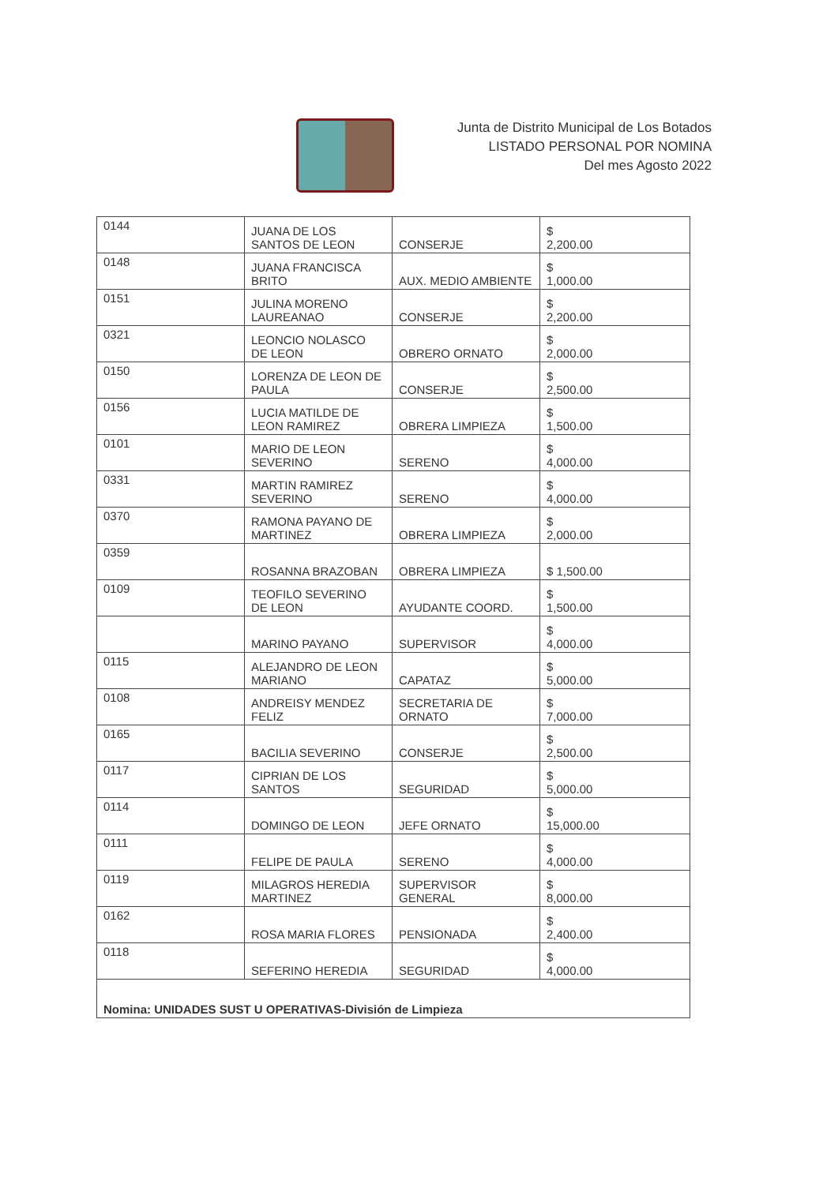Junta de Distrito Municipal de Los Botados
LISTADO PERSONAL POR NOMINA
Del mes Agosto 2022
| 0144 | JUANA DE LOS SANTOS DE LEON | CONSERJE | $ 2,200.00 |
| 0148 | JUANA FRANCISCA BRITO | AUX. MEDIO AMBIENTE | $ 1,000.00 |
| 0151 | JULINA MORENO LAUREANAO | CONSERJE | $ 2,200.00 |
| 0321 | LEONCIO NOLASCO DE LEON | OBRERO ORNATO | $ 2,000.00 |
| 0150 | LORENZA DE LEON DE PAULA | CONSERJE | $ 2,500.00 |
| 0156 | LUCIA MATILDE DE LEON RAMIREZ | OBRERA LIMPIEZA | $ 1,500.00 |
| 0101 | MARIO DE LEON SEVERINO | SERENO | $ 4,000.00 |
| 0331 | MARTIN RAMIREZ SEVERINO | SERENO | $ 4,000.00 |
| 0370 | RAMONA PAYANO DE MARTINEZ | OBRERA LIMPIEZA | $ 2,000.00 |
| 0359 | ROSANNA BRAZOBAN | OBRERA LIMPIEZA | $ 1,500.00 |
| 0109 | TEOFILO SEVERINO DE LEON | AYUDANTE COORD. | $ 1,500.00 |
| | MARINO PAYANO | SUPERVISOR | $ 4,000.00 |
| 0115 | ALEJANDRO DE LEON MARIANO | CAPATAZ | $ 5,000.00 |
| 0108 | ANDREISY MENDEZ FELIZ | SECRETARIA DE ORNATO | $ 7,000.00 |
| 0165 | BACILIA SEVERINO | CONSERJE | $ 2,500.00 |
| 0117 | CIPRIAN DE LOS SANTOS | SEGURIDAD | $ 5,000.00 |
| 0114 | DOMINGO DE LEON | JEFE ORNATO | $ 15,000.00 |
| 0111 | FELIPE DE PAULA | SERENO | $ 4,000.00 |
| 0119 | MILAGROS HEREDIA MARTINEZ | SUPERVISOR GENERAL | $ 8,000.00 |
| 0162 | ROSA MARIA FLORES | PENSIONADA | $ 2,400.00 |
| 0118 | SEFERINO HEREDIA | SEGURIDAD | $ 4,000.00 |
| Nomina: UNIDADES SUST U OPERATIVAS-División de Limpieza | | | |